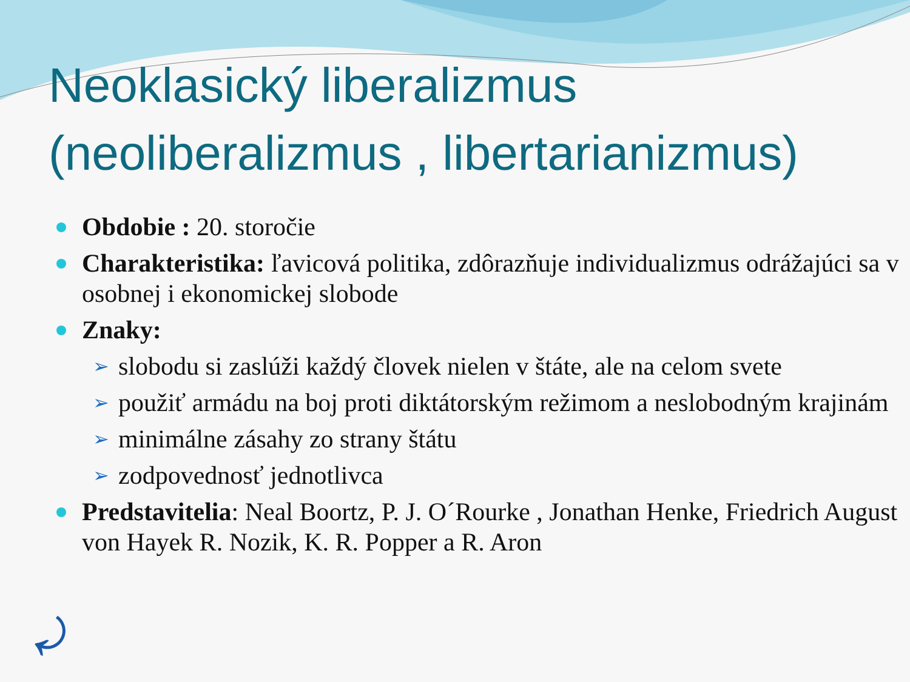Neoklasický liberalizmus (neoliberalizmus , libertarianizmus)
Obdobie : 20. storočie
Charakteristika: ľavicová politika, zdôrazňuje individualizmus odrážajúci sa v osobnej i ekonomickej slobode
Znaky:
➢ slobodu si zaslúži každý človek nielen v štáte, ale na celom svete
➢ použiť armádu na boj proti diktátorským režimom a neslobodným krajinám
➢ minimálne zásahy zo strany štátu
➢ zodpovednosť jednotlivca
Predstavitelia: Neal Boortz, P. J. O´Rourke , Jonathan Henke, Friedrich August von Hayek R. Nozik, K. R. Popper a R. Aron
⤾